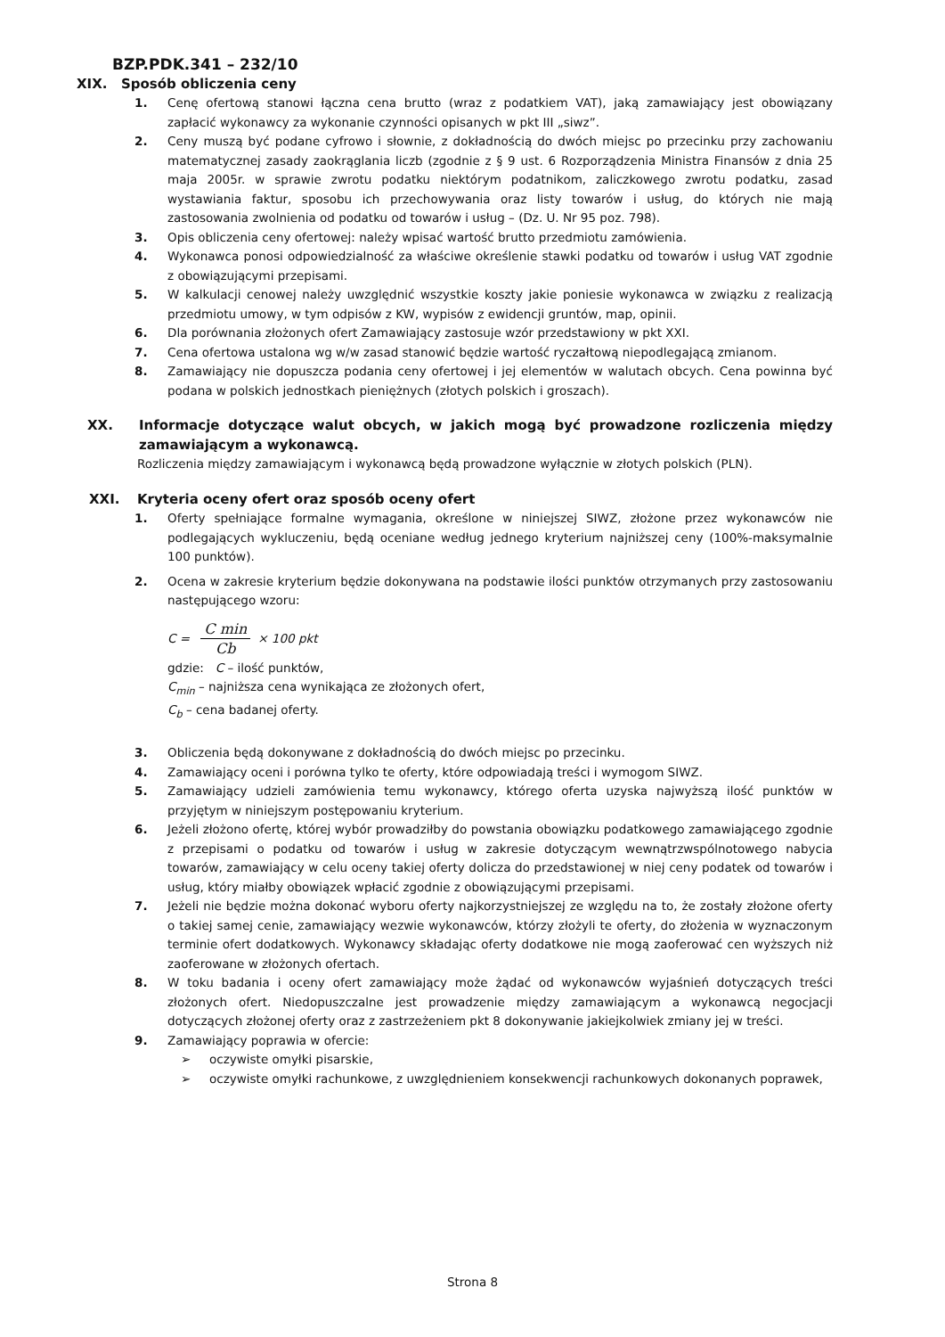BZP.PDK.341 – 232/10
XIX. Sposób obliczenia ceny
1. Cenę ofertową stanowi łączna cena brutto (wraz z podatkiem VAT), jaką zamawiający jest obowiązany zapłacić wykonawcy za wykonanie czynności opisanych w pkt III „siwz”.
2. Ceny muszą być podane cyfrowo i słownie, z dokładnością do dwóch miejsc po przecinku przy zachowaniu matematycznej zasady zaokrąglania liczb (zgodnie z § 9 ust. 6 Rozporządzenia Ministra Finansów z dnia 25 maja 2005r. w sprawie zwrotu podatku niektórym podatnikom, zaliczkowego zwrotu podatku, zasad wystawiania faktur, sposobu ich przechowywania oraz listy towarów i usług, do których nie mają zastosowania zwolnienia od podatku od towarów i usług – (Dz. U. Nr 95 poz. 798).
3. Opis obliczenia ceny ofertowej: należy wpisać wartość brutto przedmiotu zamówienia.
4. Wykonawca ponosi odpowiedzialność za właściwe określenie stawki podatku od towarów i usług VAT zgodnie z obowiązującymi przepisami.
5. W kalkulacji cenowej należy uwzględnić wszystkie koszty jakie poniesie wykonawca w związku z realizacją przedmiotu umowy, w tym odpisów z KW, wypisów z ewidencji gruntów, map, opinii.
6. Dla porównania złożonych ofert Zamawiający zastosuje wzór przedstawiony w pkt XXI.
7. Cena ofertowa ustalona wg w/w zasad stanowić będzie wartość ryczałtową niepodlegającą zmianom.
8. Zamawiający nie dopuszcza podania ceny ofertowej i jej elementów w walutach obcych. Cena powinna być podana w polskich jednostkach pieniężnych (złotych polskich i groszach).
XX. Informacje dotyczące walut obcych, w jakich mogą być prowadzone rozliczenia między zamawiającym a wykonawcą.
Rozliczenia między zamawiającym i wykonawcą będą prowadzone wyłącznie w złotych polskich (PLN).
XXI. Kryteria oceny ofert oraz sposób oceny ofert
1. Oferty spełniające formalne wymagania, określone w niniejszej SIWZ, złożone przez wykonawców nie podlegających wykluczeniu, będą oceniane według jednego kryterium najniższej ceny (100%-maksymalnie 100 punktów).
2. Ocena w zakresie kryterium będzie dokonywana na podstawie ilości punktów otrzymanych przy zastosowaniu następującego wzoru:
C = C min Cb × 100 pkt
gdzie: C – ilość punktów,
C<sub>min</sub> – najniższa cena wynikająca ze złożonych ofert,
C<sub>b</sub> – cena badanej oferty.
3. Obliczenia będą dokonywane z dokładnością do dwóch miejsc po przecinku.
4. Zamawiający oceni i porówna tylko te oferty, które odpowiadają treści i wymogom SIWZ.
5. Zamawiający udzieli zamówienia temu wykonawcy, którego oferta uzyska najwyższą ilość punktów w przyjętym w niniejszym postępowaniu kryterium.
6. Jeżeli złożono ofertę, której wybór prowadziłby do powstania obowiązku podatkowego zamawiającego zgodnie z przepisami o podatku od towarów i usług w zakresie dotyczącym wewnątrzwspólnotowego nabycia towarów, zamawiający w celu oceny takiej oferty dolicza do przedstawionej w niej ceny podatek od towarów i usług, który miałby obowiązek wpłacić zgodnie z obowiązującymi przepisami.
7. Jeżeli nie będzie można dokonać wyboru oferty najkorzystniejszej ze względu na to, że zostały złożone oferty o takiej samej cenie, zamawiający wezwie wykonawców, którzy złożyli te oferty, do złożenia w wyznaczonym terminie ofert dodatkowych. Wykonawcy składając oferty dodatkowe nie mogą zaoferować cen wyższych niż zaoferowane w złożonych ofertach.
8. W toku badania i oceny ofert zamawiający może żądać od wykonawców wyjaśnień dotyczących treści złożonych ofert. Niedopuszczalne jest prowadzenie między zamawiającym a wykonawcą negocjacji dotyczących złożonej oferty oraz z zastrzeżeniem pkt 8 dokonywanie jakiejkolwiek zmiany jej w treści.
9. Zamawiający poprawia w ofercie:
➢ oczywiste omyłki pisarskie,
➢ oczywiste omyłki rachunkowe, z uwzględnieniem konsekwencji rachunkowych dokonanych poprawek,
Strona 8